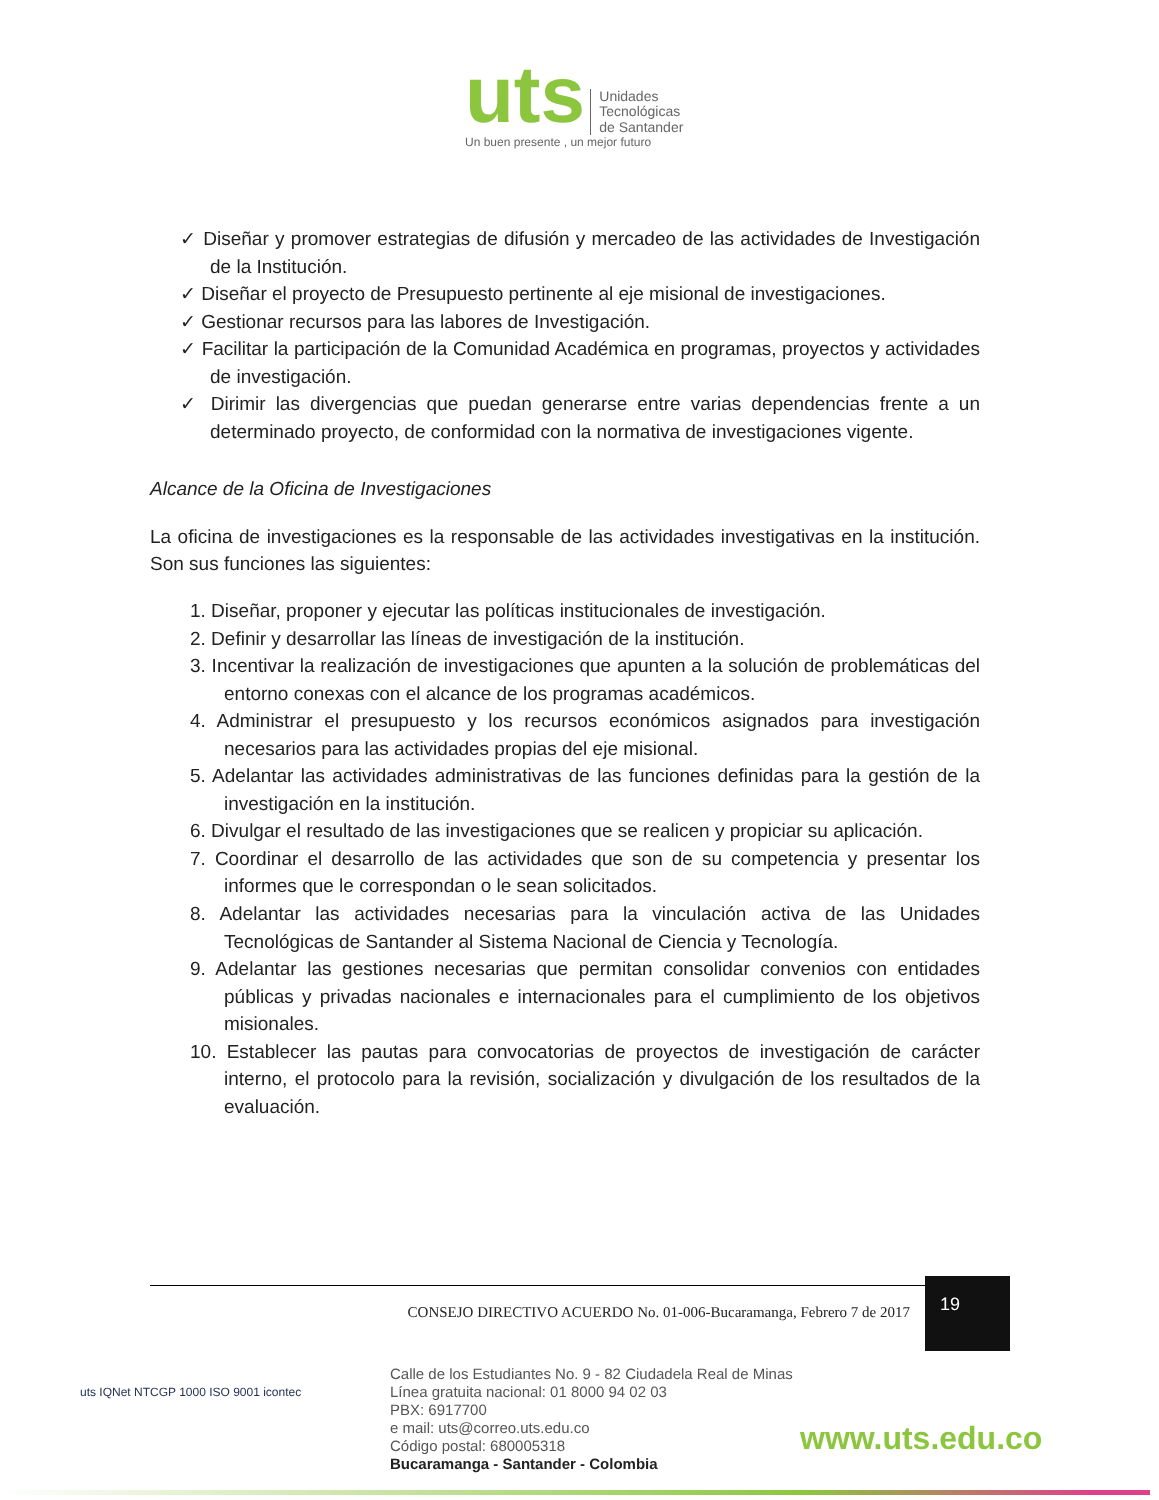uts Unidades
Tecnológicas
de Santander
Un buen presente , un mejor futuro
✓ Diseñar y promover estrategias de difusión y mercadeo de las actividades de Investigación de la Institución.
✓ Diseñar el proyecto de Presupuesto pertinente al eje misional de investigaciones.
✓ Gestionar recursos para las labores de Investigación.
✓ Facilitar la participación de la Comunidad Académica en programas, proyectos y actividades de investigación.
✓ Dirimir las divergencias que puedan generarse entre varias dependencias frente a un determinado proyecto, de conformidad con la normativa de investigaciones vigente.
Alcance de la Oficina de Investigaciones
La oficina de investigaciones es la responsable de las actividades investigativas en la institución. Son sus funciones las siguientes:
1. Diseñar, proponer y ejecutar las políticas institucionales de investigación.
2. Definir y desarrollar las líneas de investigación de la institución.
3. Incentivar la realización de investigaciones que apunten a la solución de problemáticas del entorno conexas con el alcance de los programas académicos.
4. Administrar el presupuesto y los recursos económicos asignados para investigación necesarios para las actividades propias del eje misional.
5. Adelantar las actividades administrativas de las funciones definidas para la gestión de la investigación en la institución.
6. Divulgar el resultado de las investigaciones que se realicen y propiciar su aplicación.
7. Coordinar el desarrollo de las actividades que son de su competencia y presentar los informes que le correspondan o le sean solicitados.
8. Adelantar las actividades necesarias para la vinculación activa de las Unidades Tecnológicas de Santander al Sistema Nacional de Ciencia y Tecnología.
9. Adelantar las gestiones necesarias que permitan consolidar convenios con entidades públicas y privadas nacionales e internacionales para el cumplimiento de los objetivos misionales.
10. Establecer las pautas para convocatorias de proyectos de investigación de carácter interno, el protocolo para la revisión, socialización y divulgación de los resultados de la evaluación.
CONSEJO DIRECTIVO ACUERDO No. 01-006-Bucaramanga, Febrero 7 de 2017
19
uts IQNet NTCGP 1000 ISO 9001 icontec
Calle de los Estudiantes No. 9 - 82 Ciudadela Real de Minas
Línea gratuita nacional: 01 8000 94 02 03
PBX: 6917700
e mail: uts@correo.uts.edu.co
Código postal: 680005318
Bucaramanga - Santander - Colombia
www.uts.edu.co